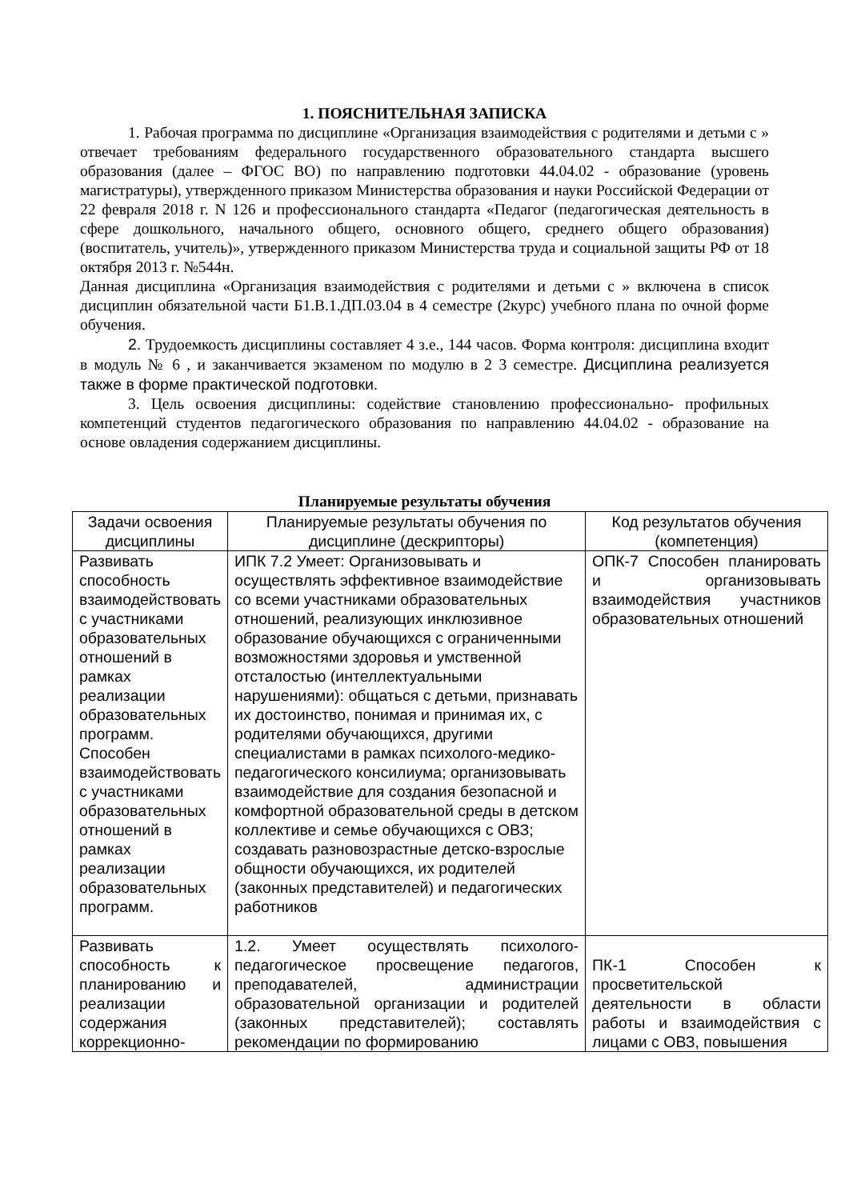1. ПОЯСНИТЕЛЬНАЯ ЗАПИСКА
1. Рабочая программа по дисциплине «Организация взаимодействия с родителями и детьми с » отвечает требованиям федерального государственного образовательного стандарта высшего образования (далее – ФГОС ВО) по направлению подготовки 44.04.02 - образование (уровень магистратуры), утвержденного приказом Министерства образования и науки Российской Федерации от 22 февраля 2018 г. N 126 и профессионального стандарта «Педагог (педагогическая деятельность в сфере дошкольного, начального общего, основного общего, среднего общего образования) (воспитатель, учитель)», утвержденного приказом Министерства труда и социальной защиты РФ от 18 октября 2013 г. №544н.
Данная дисциплина «Организация взаимодействия с родителями и детьми с » включена в список дисциплин обязательной части Б1.В.1.ДП.03.04 в 4 семестре (2курс) учебного плана по очной форме обучения.
2. Трудоемкость дисциплины составляет 4 з.е., 144 часов. Форма контроля: дисциплина входит в модуль № 6 , и заканчивается экзаменом по модулю в 2 3 семестре. Дисциплина реализуется также в форме практической подготовки.
3. Цель освоения дисциплины: содействие становлению профессионально- профильных компетенций студентов педагогического образования по направлению 44.04.02 - образование на основе овладения содержанием дисциплины.
Планируемые результаты обучения
| Задачи освоения дисциплины | Планируемые результаты обучения по дисциплине (дескрипторы) | Код результатов обучения (компетенция) |
| --- | --- | --- |
| Развивать способность взаимодействовать с участниками образовательных отношений в рамках реализации образовательных программ. Способен взаимодействовать с участниками образовательных отношений в рамках реализации образовательных программ. | ИПК 7.2 Умеет: Организовывать и осуществлять эффективное взаимодействие со всеми участниками образовательных отношений, реализующих инклюзивное образование обучающихся с ограниченными возможностями здоровья и умственной отсталостью (интеллектуальными нарушениями): общаться с детьми, признавать их достоинство, понимая и принимая их, с родителями обучающихся, другими специалистами в рамках психолого-медико-педагогического консилиума; организовывать взаимодействие для создания безопасной и комфортной образовательной среды в детском коллективе и семье обучающихся с ОВЗ; создавать разновозрастные детско-взрослые общности обучающихся, их родителей (законных представителей) и педагогических работников | ОПК-7 Способен планировать и организовывать взаимодействия участников образовательных отношений |
| Развивать способность к планированию и реализации содержания коррекционно- | 1.2. Умеет осуществлять психолого-педагогическое просвещение педагогов, преподавателей, администрации образовательной организации и родителей (законных представителей); составлять рекомендации по формированию | ПК-1 Способен к просветительской деятельности в области работы и взаимодействия с лицами с ОВЗ, повышения |